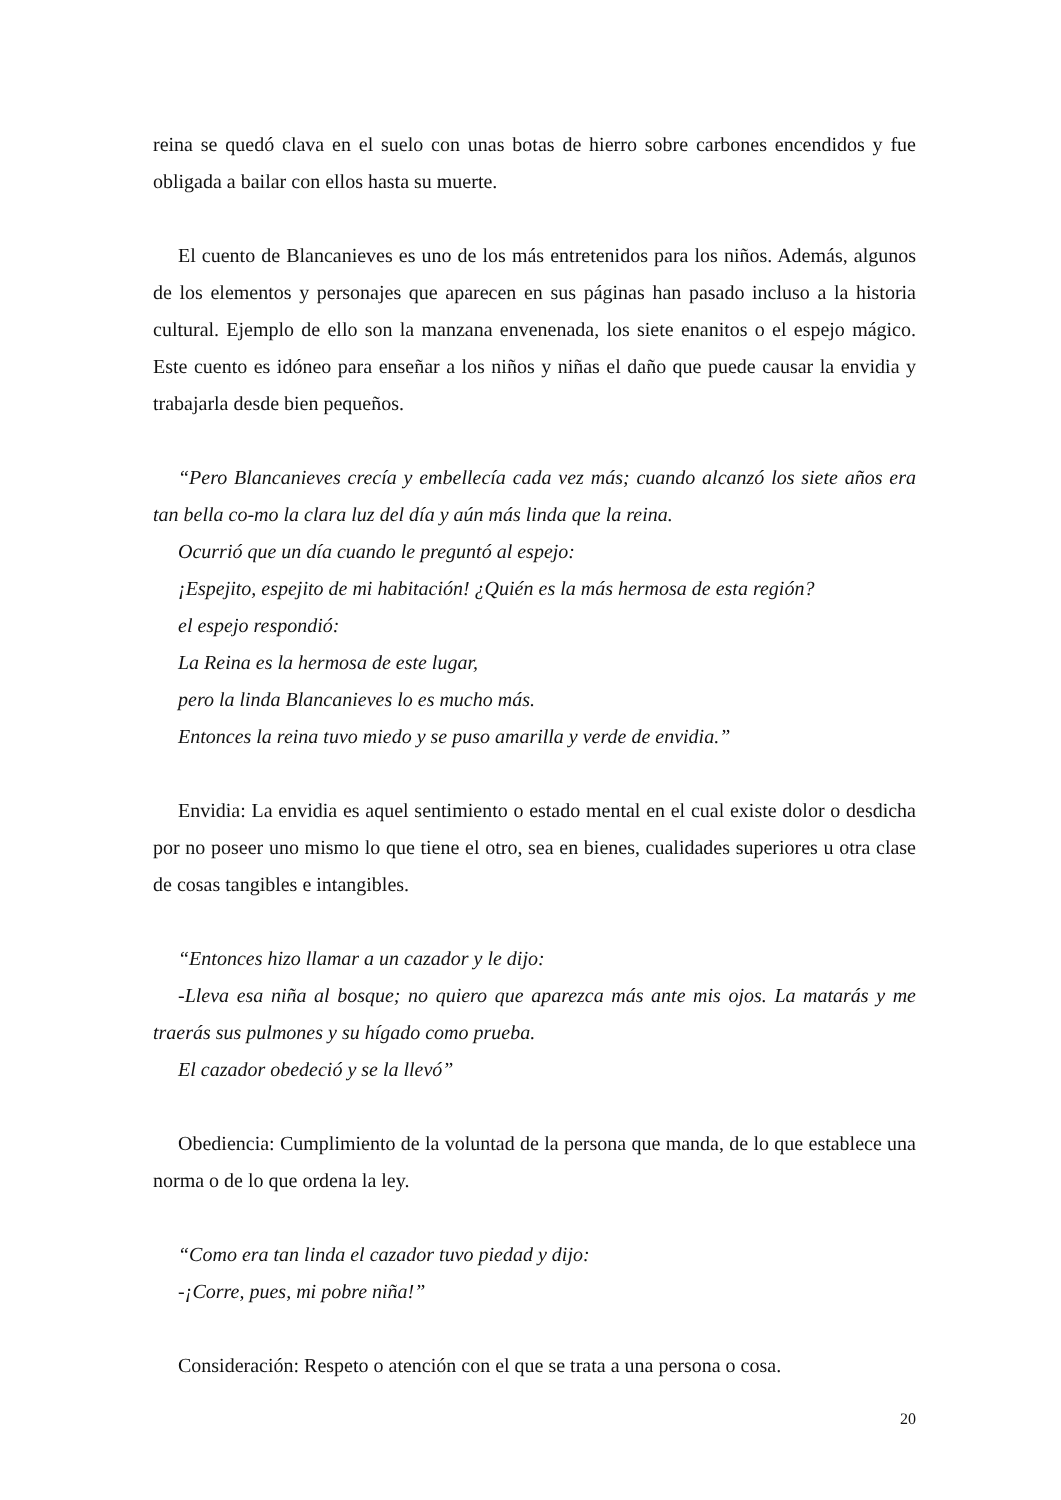reina se quedó clava en el suelo con unas botas de hierro sobre carbones encendidos y fue obligada a bailar con ellos hasta su muerte.
El cuento de Blancanieves es uno de los más entretenidos para los niños. Además, algunos de los elementos y personajes que aparecen en sus páginas han pasado incluso a la historia cultural. Ejemplo de ello son la manzana envenenada, los siete enanitos o el espejo mágico. Este cuento es idóneo para enseñar a los niños y niñas el daño que puede causar la envidia y trabajarla desde bien pequeños.
“Pero Blancanieves crecía y embellecía cada vez más; cuando alcanzó los siete años era tan bella co-mo la clara luz del día y aún más linda que la reina.
Ocurrió que un día cuando le preguntó al espejo:
¡Espejito, espejito de mi habitación! ¿Quién es la más hermosa de esta región?
el espejo respondió:
La Reina es la hermosa de este lugar,
pero la linda Blancanieves lo es mucho más.
Entonces la reina tuvo miedo y se puso amarilla y verde de envidia.”
Envidia: La envidia es aquel sentimiento o estado mental en el cual existe dolor o desdicha por no poseer uno mismo lo que tiene el otro, sea en bienes, cualidades superiores u otra clase de cosas tangibles e intangibles.
“Entonces hizo llamar a un cazador y le dijo:
-Lleva esa niña al bosque; no quiero que aparezca más ante mis ojos. La matarás y me traerás sus pulmones y su hígado como prueba.
El cazador obedeció y se la llevó”
Obediencia: Cumplimiento de la voluntad de la persona que manda, de lo que establece una norma o de lo que ordena la ley.
“Como era tan linda el cazador tuvo piedad y dijo:
-¡Corre, pues, mi pobre niña!”
Consideración: Respeto o atención con el que se trata a una persona o cosa.
20